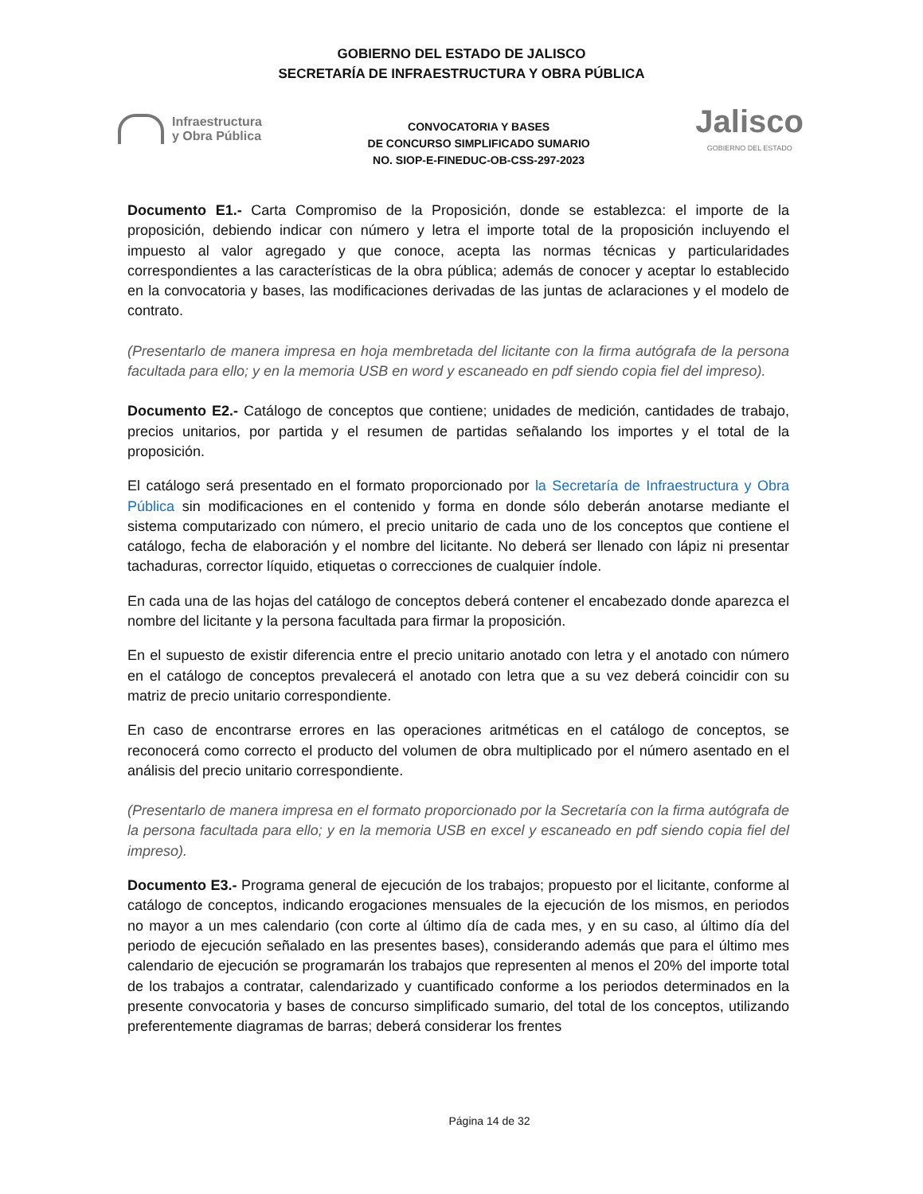GOBIERNO DEL ESTADO DE JALISCO
SECRETARÍA DE INFRAESTRUCTURA Y OBRA PÚBLICA
Infraestructura
y Obra Pública
CONVOCATORIA Y BASES
DE CONCURSO SIMPLIFICADO SUMARIO
NO. SIOP-E-FINEDUC-OB-CSS-297-2023
Jalisco
GOBIERNO DEL ESTADO
Documento E1.- Carta Compromiso de la Proposición, donde se establezca: el importe de la proposición, debiendo indicar con número y letra el importe total de la proposición incluyendo el impuesto al valor agregado y que conoce, acepta las normas técnicas y particularidades correspondientes a las características de la obra pública; además de conocer y aceptar lo establecido en la convocatoria y bases, las modificaciones derivadas de las juntas de aclaraciones y el modelo de contrato.
(Presentarlo de manera impresa en hoja membretada del licitante con la firma autógrafa de la persona facultada para ello; y en la memoria USB en word y escaneado en pdf siendo copia fiel del impreso).
Documento E2.- Catálogo de conceptos que contiene; unidades de medición, cantidades de trabajo, precios unitarios, por partida y el resumen de partidas señalando los importes y el total de la proposición.
El catálogo será presentado en el formato proporcionado por la Secretaría de Infraestructura y Obra Pública sin modificaciones en el contenido y forma en donde sólo deberán anotarse mediante el sistema computarizado con número, el precio unitario de cada uno de los conceptos que contiene el catálogo, fecha de elaboración y el nombre del licitante. No deberá ser llenado con lápiz ni presentar tachaduras, corrector líquido, etiquetas o correcciones de cualquier índole.
En cada una de las hojas del catálogo de conceptos deberá contener el encabezado donde aparezca el nombre del licitante y la persona facultada para firmar la proposición.
En el supuesto de existir diferencia entre el precio unitario anotado con letra y el anotado con número en el catálogo de conceptos prevalecerá el anotado con letra que a su vez deberá coincidir con su matriz de precio unitario correspondiente.
En caso de encontrarse errores en las operaciones aritméticas en el catálogo de conceptos, se reconocerá como correcto el producto del volumen de obra multiplicado por el número asentado en el análisis del precio unitario correspondiente.
(Presentarlo de manera impresa en el formato proporcionado por la Secretaría con la firma autógrafa de la persona facultada para ello; y en la memoria USB en excel y escaneado en pdf siendo copia fiel del impreso).
Documento E3.- Programa general de ejecución de los trabajos; propuesto por el licitante, conforme al catálogo de conceptos, indicando erogaciones mensuales de la ejecución de los mismos, en periodos no mayor a un mes calendario (con corte al último día de cada mes, y en su caso, al último día del periodo de ejecución señalado en las presentes bases), considerando además que para el último mes calendario de ejecución se programarán los trabajos que representen al menos el 20% del importe total de los trabajos a contratar, calendarizado y cuantificado conforme a los periodos determinados en la presente convocatoria y bases de concurso simplificado sumario, del total de los conceptos, utilizando preferentemente diagramas de barras; deberá considerar los frentes
Página 14 de 32